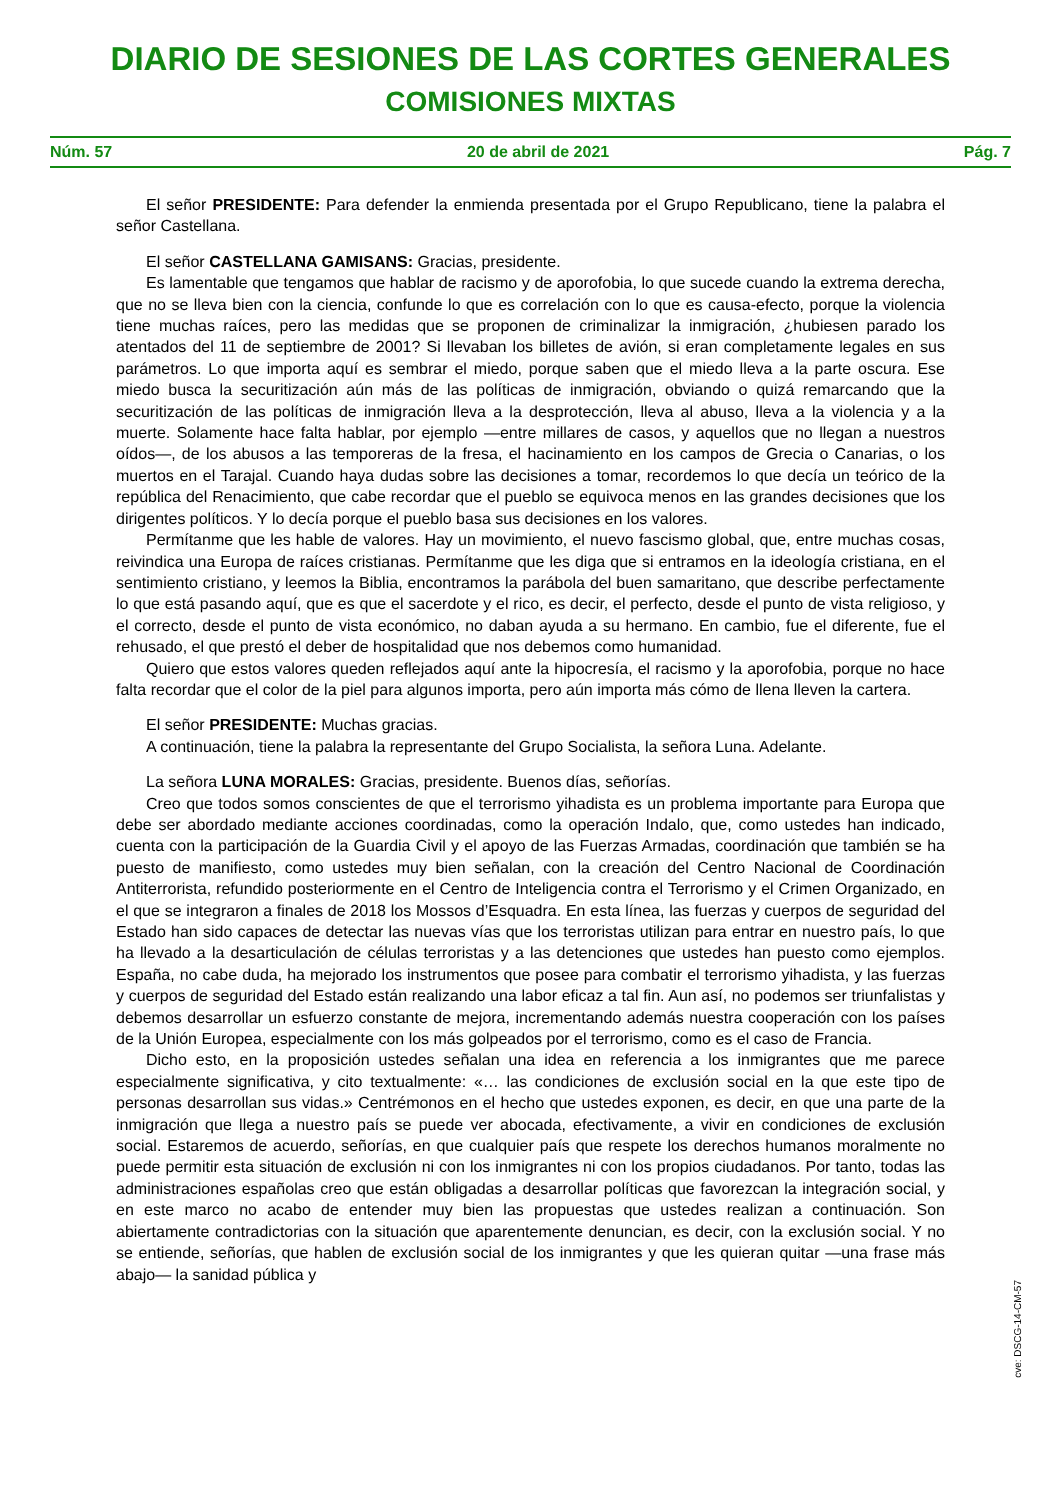DIARIO DE SESIONES DE LAS CORTES GENERALES
COMISIONES MIXTAS
Núm. 57 20 de abril de 2021 Pág. 7
El señor PRESIDENTE: Para defender la enmienda presentada por el Grupo Republicano, tiene la palabra el señor Castellana.
El señor CASTELLANA GAMISANS: Gracias, presidente.
Es lamentable que tengamos que hablar de racismo y de aporofobia, lo que sucede cuando la extrema derecha, que no se lleva bien con la ciencia, confunde lo que es correlación con lo que es causa-efecto, porque la violencia tiene muchas raíces, pero las medidas que se proponen de criminalizar la inmigración, ¿hubiesen parado los atentados del 11 de septiembre de 2001? Si llevaban los billetes de avión, si eran completamente legales en sus parámetros. Lo que importa aquí es sembrar el miedo, porque saben que el miedo lleva a la parte oscura. Ese miedo busca la securitización aún más de las políticas de inmigración, obviando o quizá remarcando que la securitización de las políticas de inmigración lleva a la desprotección, lleva al abuso, lleva a la violencia y a la muerte. Solamente hace falta hablar, por ejemplo —entre millares de casos, y aquellos que no llegan a nuestros oídos—, de los abusos a las temporeras de la fresa, el hacinamiento en los campos de Grecia o Canarias, o los muertos en el Tarajal. Cuando haya dudas sobre las decisiones a tomar, recordemos lo que decía un teórico de la república del Renacimiento, que cabe recordar que el pueblo se equivoca menos en las grandes decisiones que los dirigentes políticos. Y lo decía porque el pueblo basa sus decisiones en los valores.
Permítanme que les hable de valores. Hay un movimiento, el nuevo fascismo global, que, entre muchas cosas, reivindica una Europa de raíces cristianas. Permítanme que les diga que si entramos en la ideología cristiana, en el sentimiento cristiano, y leemos la Biblia, encontramos la parábola del buen samaritano, que describe perfectamente lo que está pasando aquí, que es que el sacerdote y el rico, es decir, el perfecto, desde el punto de vista religioso, y el correcto, desde el punto de vista económico, no daban ayuda a su hermano. En cambio, fue el diferente, fue el rehusado, el que prestó el deber de hospitalidad que nos debemos como humanidad.
Quiero que estos valores queden reflejados aquí ante la hipocresía, el racismo y la aporofobia, porque no hace falta recordar que el color de la piel para algunos importa, pero aún importa más cómo de llena lleven la cartera.
El señor PRESIDENTE: Muchas gracias.
A continuación, tiene la palabra la representante del Grupo Socialista, la señora Luna. Adelante.
La señora LUNA MORALES: Gracias, presidente. Buenos días, señorías.
Creo que todos somos conscientes de que el terrorismo yihadista es un problema importante para Europa que debe ser abordado mediante acciones coordinadas, como la operación Indalo, que, como ustedes han indicado, cuenta con la participación de la Guardia Civil y el apoyo de las Fuerzas Armadas, coordinación que también se ha puesto de manifiesto, como ustedes muy bien señalan, con la creación del Centro Nacional de Coordinación Antiterrorista, refundido posteriormente en el Centro de Inteligencia contra el Terrorismo y el Crimen Organizado, en el que se integraron a finales de 2018 los Mossos d’Esquadra. En esta línea, las fuerzas y cuerpos de seguridad del Estado han sido capaces de detectar las nuevas vías que los terroristas utilizan para entrar en nuestro país, lo que ha llevado a la desarticulación de células terroristas y a las detenciones que ustedes han puesto como ejemplos. España, no cabe duda, ha mejorado los instrumentos que posee para combatir el terrorismo yihadista, y las fuerzas y cuerpos de seguridad del Estado están realizando una labor eficaz a tal fin. Aun así, no podemos ser triunfalistas y debemos desarrollar un esfuerzo constante de mejora, incrementando además nuestra cooperación con los países de la Unión Europea, especialmente con los más golpeados por el terrorismo, como es el caso de Francia.
Dicho esto, en la proposición ustedes señalan una idea en referencia a los inmigrantes que me parece especialmente significativa, y cito textualmente: «… las condiciones de exclusión social en la que este tipo de personas desarrollan sus vidas.» Centrémonos en el hecho que ustedes exponen, es decir, en que una parte de la inmigración que llega a nuestro país se puede ver abocada, efectivamente, a vivir en condiciones de exclusión social. Estaremos de acuerdo, señorías, en que cualquier país que respete los derechos humanos moralmente no puede permitir esta situación de exclusión ni con los inmigrantes ni con los propios ciudadanos. Por tanto, todas las administraciones españolas creo que están obligadas a desarrollar políticas que favorezcan la integración social, y en este marco no acabo de entender muy bien las propuestas que ustedes realizan a continuación. Son abiertamente contradictorias con la situación que aparentemente denuncian, es decir, con la exclusión social. Y no se entiende, señorías, que hablen de exclusión social de los inmigrantes y que les quieran quitar —una frase más abajo— la sanidad pública y
cve: DSCG-14-CM-57